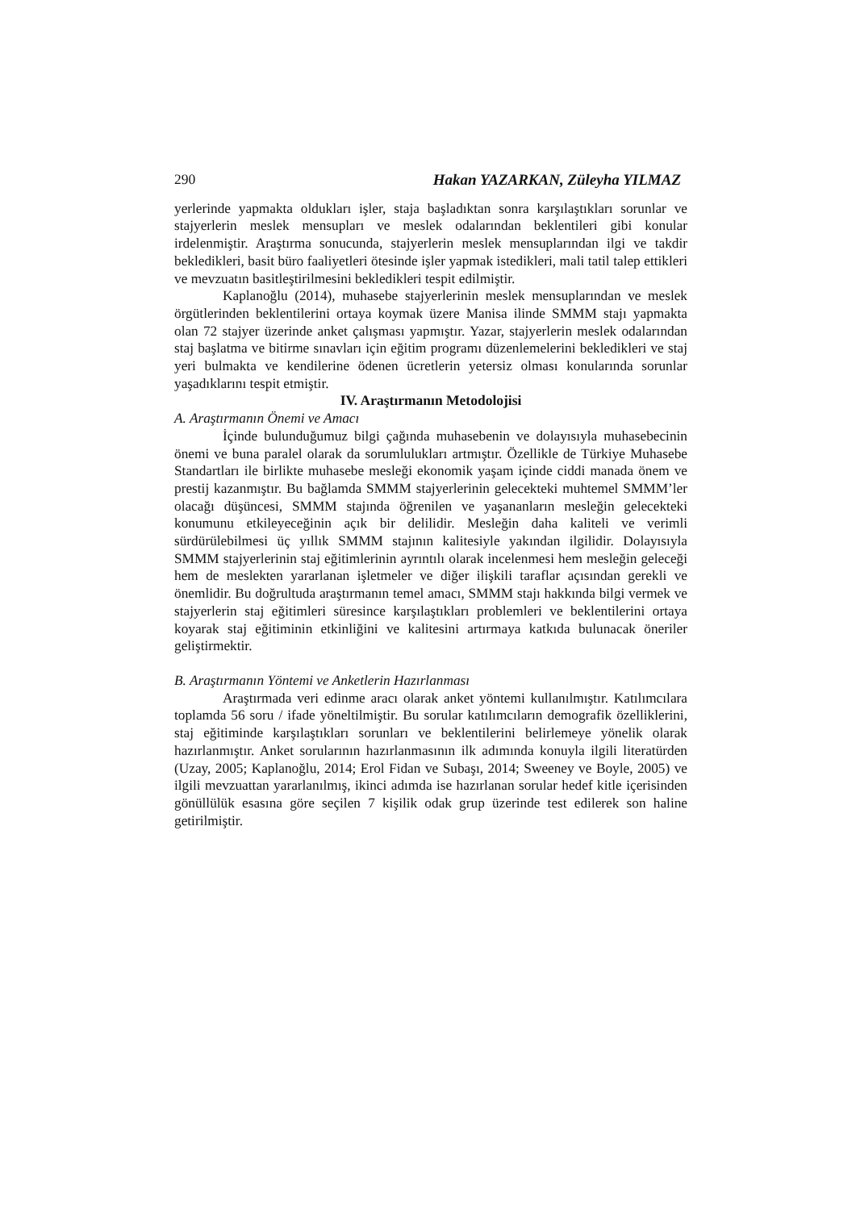290 Hakan YAZARKAN, Züleyha YILMAZ
yerlerinde yapmakta oldukları işler, staja başladıktan sonra karşılaştıkları sorunlar ve stajyerlerin meslek mensupları ve meslek odalarından beklentileri gibi konular irdelenmiştir. Araştırma sonucunda, stajyerlerin meslek mensuplarından ilgi ve takdir bekledikleri, basit büro faaliyetleri ötesinde işler yapmak istedikleri, mali tatil talep ettikleri ve mevzuatın basitleştirilmesini bekledikleri tespit edilmiştir.
Kaplanoğlu (2014), muhasebe stajyerlerinin meslek mensuplarından ve meslek örgütlerinden beklentilerini ortaya koymak üzere Manisa ilinde SMMM stajı yapmakta olan 72 stajyer üzerinde anket çalışması yapmıştır. Yazar, stajyerlerin meslek odalarından staj başlatma ve bitirme sınavları için eğitim programı düzenlemelerini bekledikleri ve staj yeri bulmakta ve kendilerine ödenen ücretlerin yetersiz olması konularında sorunlar yaşadıklarını tespit etmiştir.
IV. Araştırmanın Metodolojisi
A. Araştırmanın Önemi ve Amacı
İçinde bulunduğumuz bilgi çağında muhasebenin ve dolayısıyla muhasebecinin önemi ve buna paralel olarak da sorumlulukları artmıştır. Özellikle de Türkiye Muhasebe Standartları ile birlikte muhasebe mesleği ekonomik yaşam içinde ciddi manada önem ve prestij kazanmıştır. Bu bağlamda SMMM stajyerlerinin gelecekteki muhtemel SMMM’ler olacağı düşüncesi, SMMM stajında öğrenilen ve yaşananların mesleğin gelecekteki konumunu etkileyeceğinin açık bir delilidir. Mesleğin daha kaliteli ve verimli sürdürülebilmesi üç yıllık SMMM stajının kalitesiyle yakından ilgilidir. Dolayısıyla SMMM stajyerlerinin staj eğitimlerinin ayrıntılı olarak incelenmesi hem mesleğin geleceği hem de meslekten yararlanan işletmeler ve diğer ilişkili taraflar açısından gerekli ve önemlidir. Bu doğrultuda araştırmanın temel amacı, SMMM stajı hakkında bilgi vermek ve stajyerlerin staj eğitimleri süresince karşılaştıkları problemleri ve beklentilerini ortaya koyarak staj eğitiminin etkinliğini ve kalitesini artırmaya katkıda bulunacak öneriler geliştirmektir.
B. Araştırmanın Yöntemi ve Anketlerin Hazırlanması
Araştırmada veri edinme aracı olarak anket yöntemi kullanılmıştır. Katılımcılara toplamda 56 soru / ifade yöneltilmiştir. Bu sorular katılımcıların demografik özelliklerini, staj eğitiminde karşılaştıkları sorunları ve beklentilerini belirlemeye yönelik olarak hazırlanmıştır. Anket sorularının hazırlanmasının ilk adımında konuyla ilgili literatürden (Uzay, 2005; Kaplanoğlu, 2014; Erol Fidan ve Subaşı, 2014; Sweeney ve Boyle, 2005) ve ilgili mevzuattan yararlanılmış, ikinci adımda ise hazırlanan sorular hedef kitle içerisinden gönüllülük esasına göre seçilen 7 kişilik odak grup üzerinde test edilerek son haline getirilmiştir.